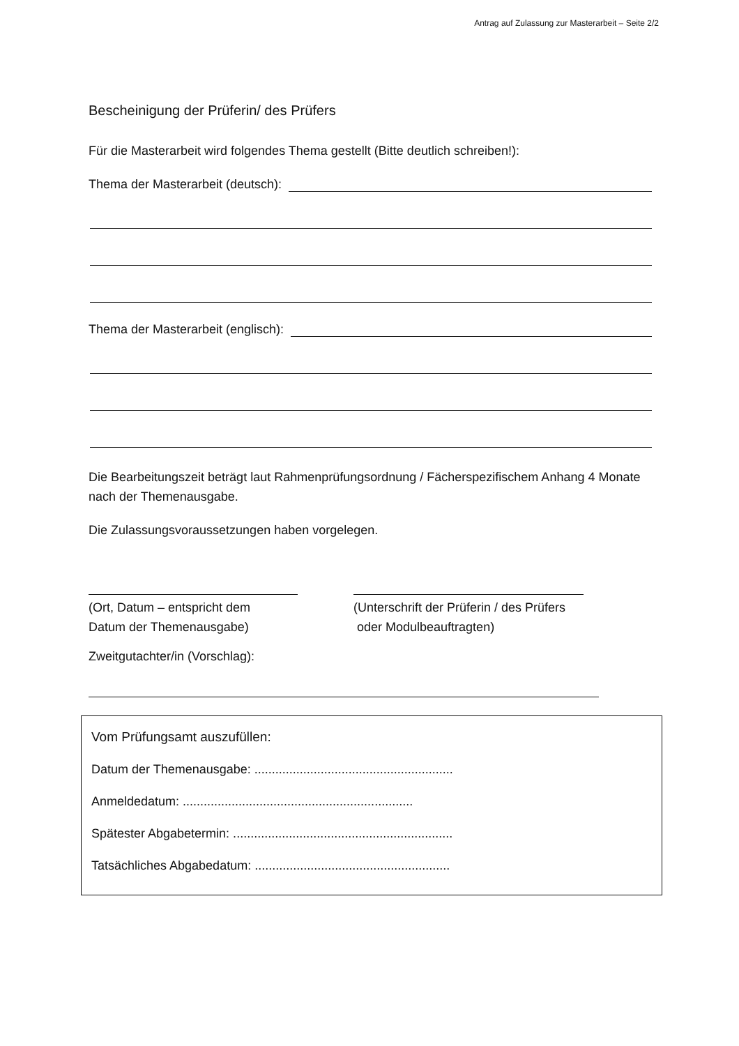Antrag auf Zulassung zur Masterarbeit – Seite 2/2
Bescheinigung der Prüferin/ des Prüfers
Für die Masterarbeit wird folgendes Thema gestellt (Bitte deutlich schreiben!):
Thema der Masterarbeit (deutsch):
Thema der Masterarbeit (englisch):
Die Bearbeitungszeit beträgt laut Rahmenprüfungsordnung / Fächerspezifischem Anhang 4 Monate nach der Themenausgabe.
Die Zulassungsvoraussetzungen haben vorgelegen.
(Ort, Datum – entspricht dem
Datum der Themenausgabe)
(Unterschrift der Prüferin / des Prüfers
oder Modulbeauftragten)
Zweitgutachter/in (Vorschlag):
Vom Prüfungsamt auszufüllen:
Datum der Themenausgabe: .........................................................
Anmeldedatum: ..................................................................
Spätester Abgabetermin: ...............................................................
Tatsächliches Abgabedatum: ........................................................